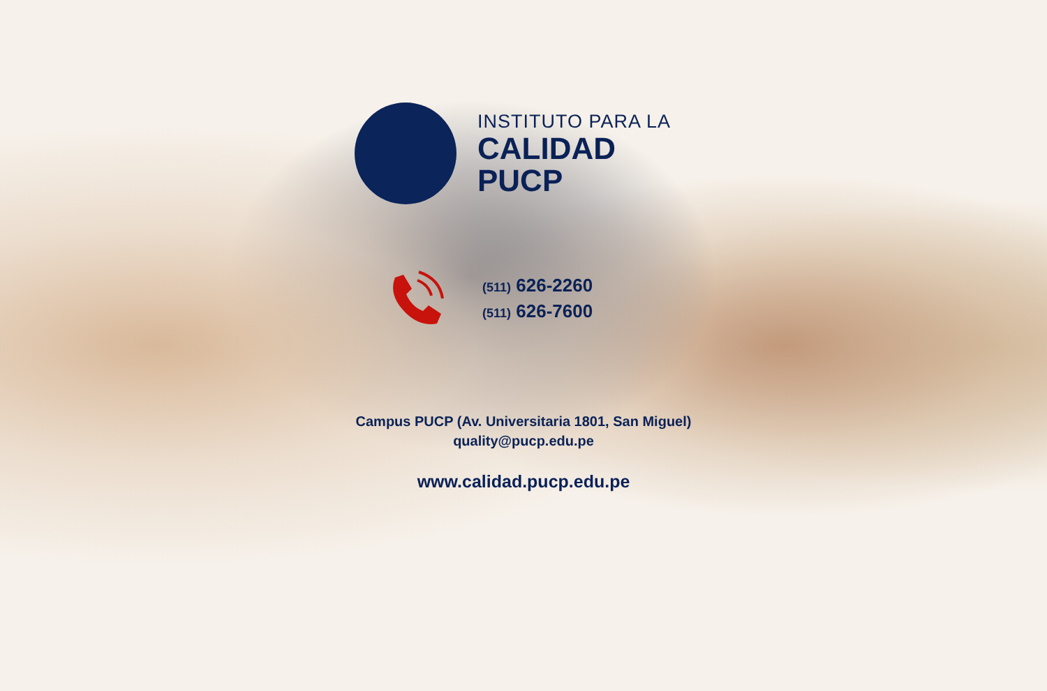INSTITUTO PARA LA
CALIDAD
PUCP
(511) 626-2260
(511) 626-7600
Campus PUCP (Av. Universitaria 1801, San Miguel)
quality@pucp.edu.pe
www.calidad.pucp.edu.pe